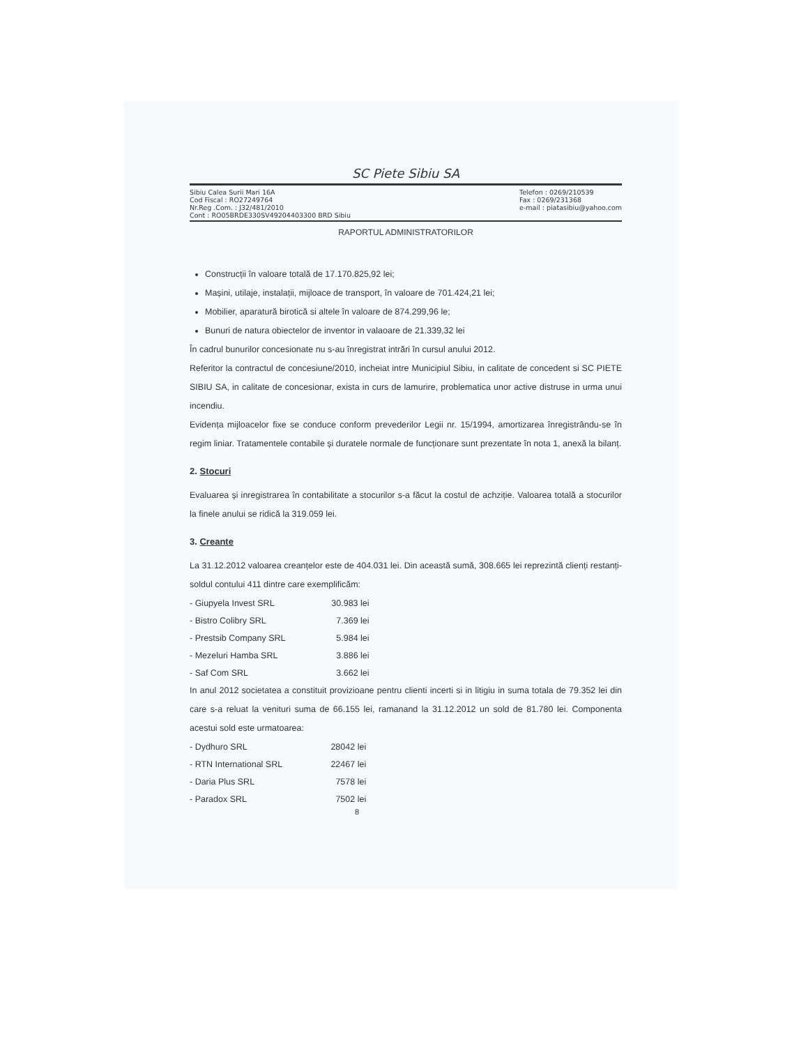SC Piete Sibiu SA
Sibiu Calea Surii Mari 16A
Cod Fiscal : RO27249764
Nr.Reg .Com. : J32/481/2010
Cont : RO05BRDE330SV49204403300 BRD Sibiu
Telefon : 0269/210539
Fax : 0269/231368
e-mail : piatasibiu@yahoo.com
RAPORTUL ADMINISTRATORILOR
Construcții în valoare totală de 17.170.825,92 lei;
Mașini, utilaje, instalații, mijloace de transport, în valoare de 701.424,21 lei;
Mobilier, aparatură birotică si altele în valoare de 874.299,96 le;
Bunuri de natura obiectelor de inventor in valaoare de 21.339,32 lei
În cadrul bunurilor concesionate nu s-au înregistrat intrări în cursul anului 2012.
Referitor la contractul de concesiune/2010, incheiat intre Municipiul Sibiu, in calitate de concedent si SC PIETE SIBIU SA, in calitate de concesionar, exista in curs de lamurire, problematica unor active distruse in urma unui incendiu.
Evidența mijloacelor fixe se conduce conform prevederilor Legii nr. 15/1994, amortizarea înregistrându-se în regim liniar. Tratamentele contabile și duratele normale de funcționare sunt prezentate în nota 1, anexă la bilanț.
2. Stocuri
Evaluarea și inregistrarea în contabilitate a stocurilor s-a făcut la costul de achziție. Valoarea totală a stocurilor la finele anului se ridică la 319.059 lei.
3. Creante
La 31.12.2012 valoarea creanțelor este de 404.031 lei. Din această sumă, 308.665 lei reprezintă clienți restanți-soldul contului 411 dintre care exemplificăm:
| - Giupyela Invest SRL | 30.983 lei |
| - Bistro Colibry SRL | 7.369 lei |
| - Prestsib Company SRL | 5.984 lei |
| - Mezeluri Hamba SRL | 3.886 lei |
| - Saf Com SRL | 3.662 lei |
In anul 2012 societatea a constituit provizioane pentru clienti incerti si in litigiu in suma totala de 79.352 lei din care s-a reluat la venituri suma de 66.155 lei, ramanand la 31.12.2012 un sold de 81.780 lei. Componenta acestui sold este urmatoarea:
| - Dydhuro SRL | 28042 lei |
| - RTN International SRL | 22467 lei |
| - Daria Plus SRL | 7578 lei |
| - Paradox SRL | 7502 lei |
8